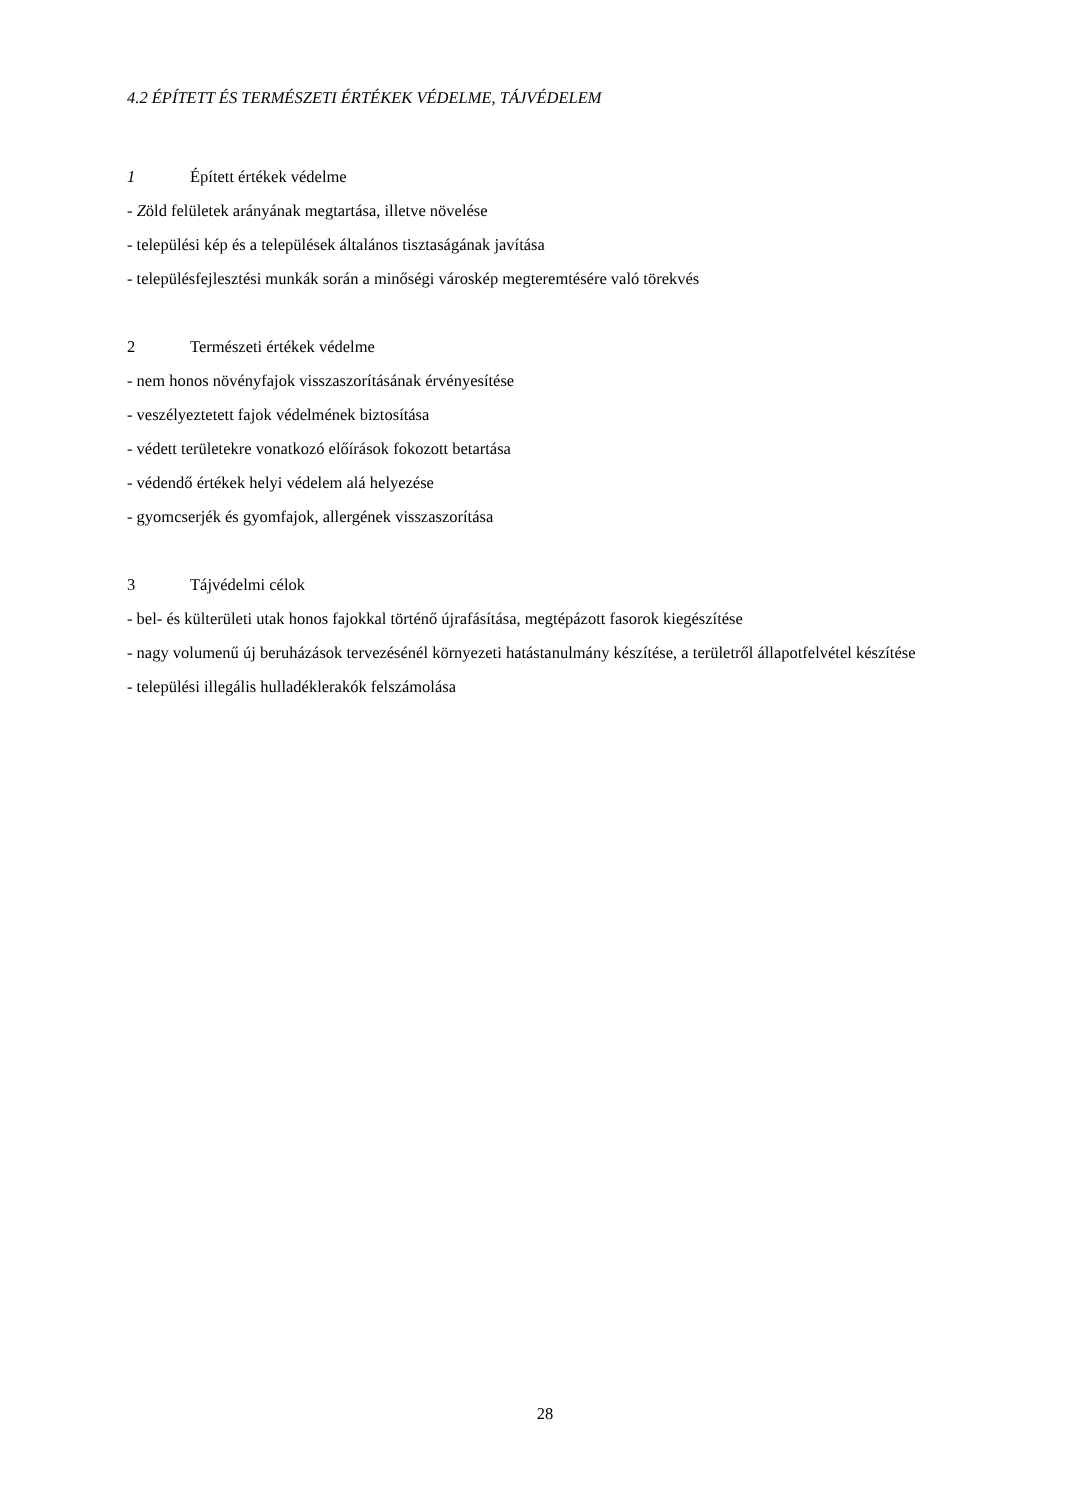4.2 ÉPÍTETT ÉS TERMÉSZETI ÉRTÉKEK VÉDELME, TÁJVÉDELEM
1 Épített értékek védelme
- Zöld felületek arányának megtartása, illetve növelése
- települési kép és a települések általános tisztaságának javítása
- településfejlesztési munkák során a minőségi városkép megteremtésére való törekvés
2 Természeti értékek védelme
- nem honos növényfajok visszaszorításának érvényesítése
- veszélyeztetett fajok védelmének biztosítása
- védett területekre vonatkozó előírások fokozott betartása
- védendő értékek helyi védelem alá helyezése
- gyomcserjék és gyomfajok, allergének visszaszorítása
3 Tájvédelmi célok
- bel- és külterületi utak honos fajokkal történő újrafásítása, megtépázott fasorok kiegészítése
- nagy volumenű új beruházások tervezésénél környezeti hatástanulmány készítése, a területről állapotfelvétel készítése
- települési illegális hulladéklerakók felszámolása
28